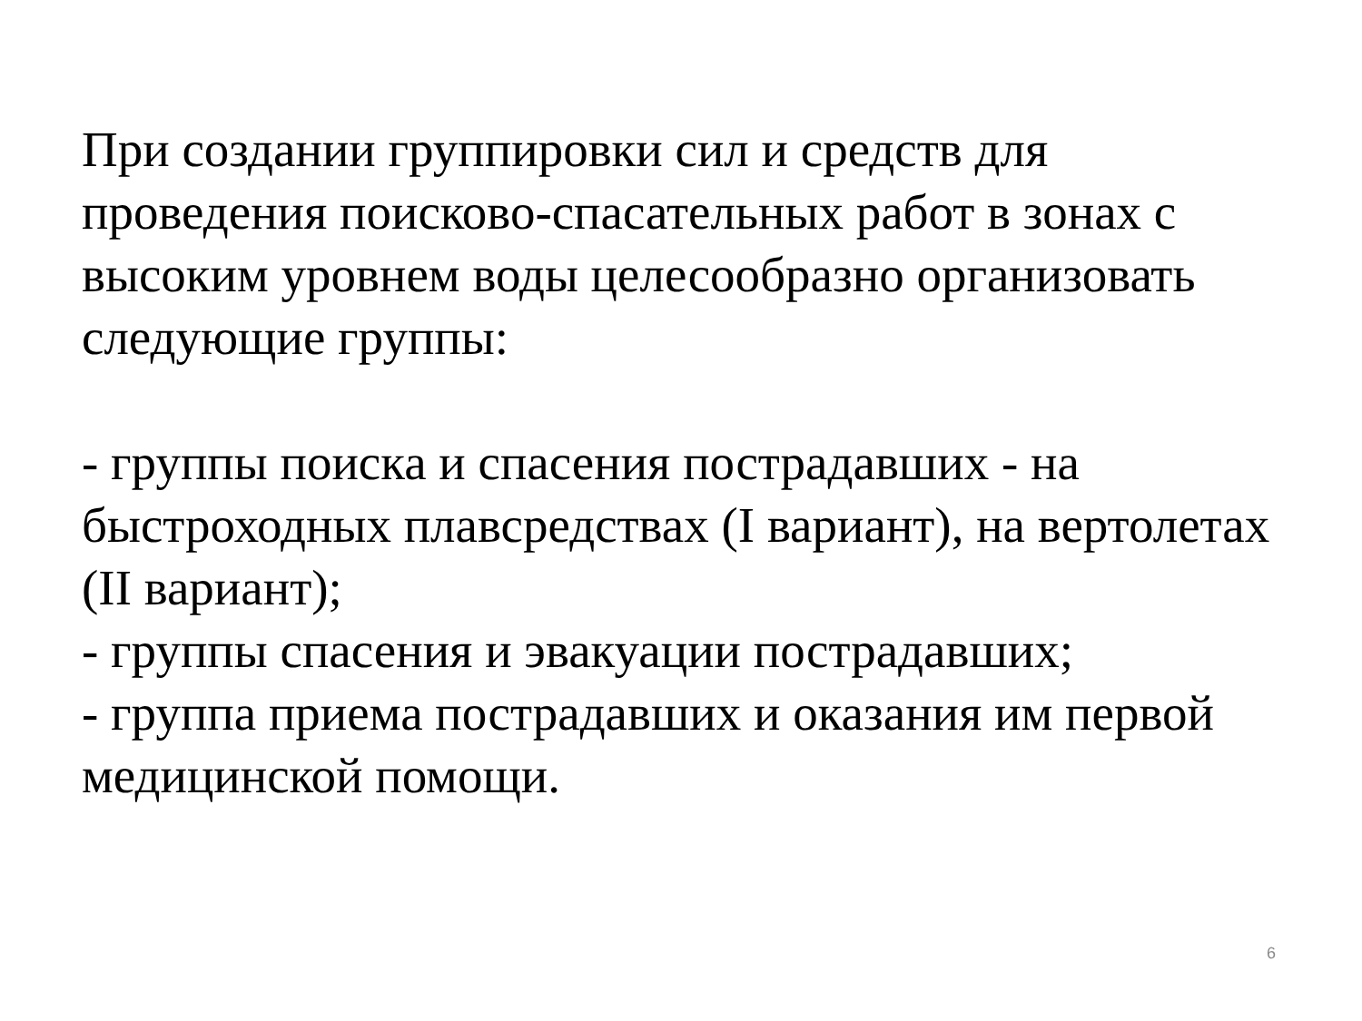При создании группировки сил и средств для проведения поисково-спасательных работ в зонах с высоким уровнем воды целесообразно организовать следующие группы:
- группы поиска и спасения пострадавших - на быстроходных плавсредствах (I вариант), на вертолетах (II вариант);
- группы спасения и эвакуации пострадавших;
- группа приема пострадавших и оказания им первой медицинской помощи.
6